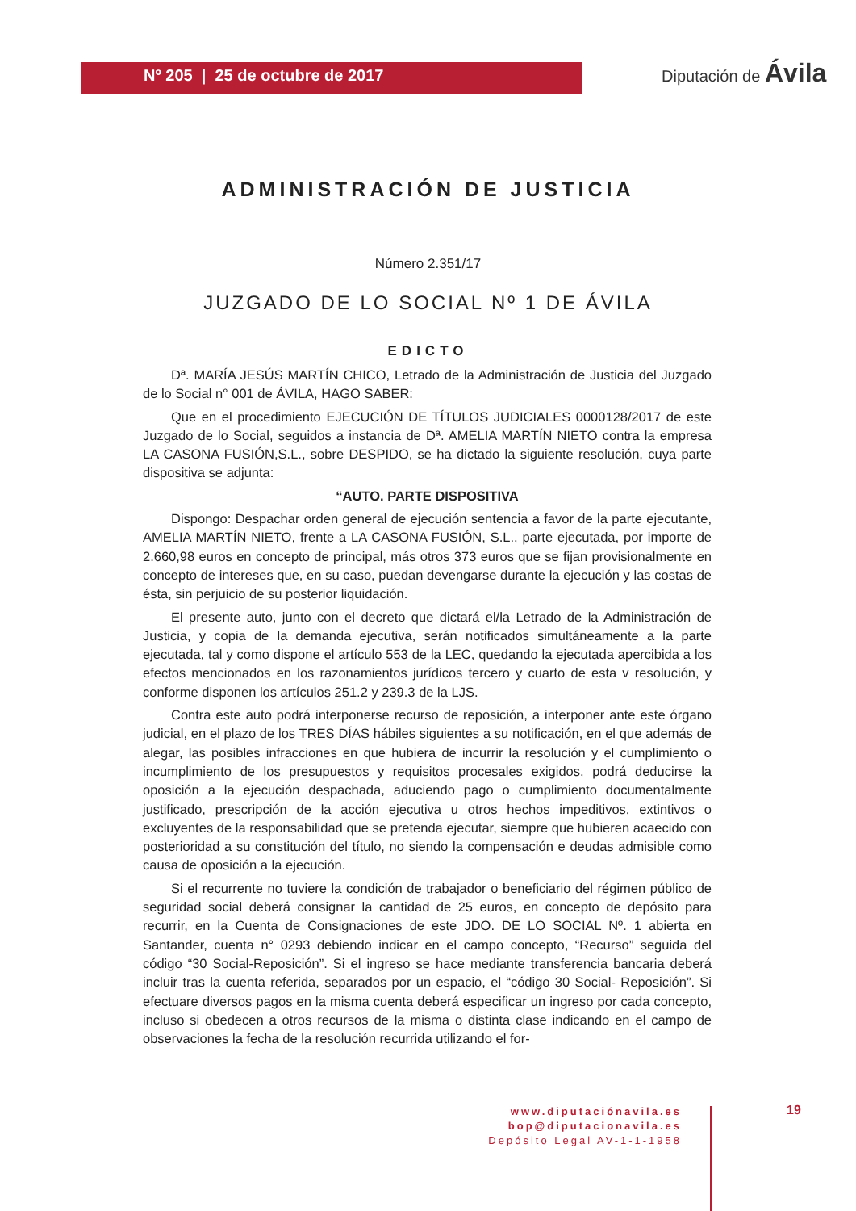Nº 205 | 25 de octubre de 2017
Diputación de Ávila
ADMINISTRACIÓN DE JUSTICIA
Número 2.351/17
JUZGADO DE LO SOCIAL Nº 1 DE ÁVILA
EDICTO
Dª. MARÍA JESÚS MARTÍN CHICO, Letrado de la Administración de Justicia del Juzgado de lo Social n° 001 de ÁVILA, HAGO SABER:
Que en el procedimiento EJECUCIÓN DE TÍTULOS JUDICIALES 0000128/2017 de este Juzgado de lo Social, seguidos a instancia de Dª. AMELIA MARTÍN NIETO contra la empresa LA CASONA FUSIÓN,S.L., sobre DESPIDO, se ha dictado la siguiente resolución, cuya parte dispositiva se adjunta:
“AUTO. PARTE DISPOSITIVA
Dispongo: Despachar orden general de ejecución sentencia a favor de la parte ejecutante, AMELIA MARTÍN NIETO, frente a LA CASONA FUSIÓN, S.L., parte ejecutada, por importe de 2.660,98 euros en concepto de principal, más otros 373 euros que se fijan provisionalmente en concepto de intereses que, en su caso, puedan devengarse durante la ejecución y las costas de ésta, sin perjuicio de su posterior liquidación.
El presente auto, junto con el decreto que dictará el/la Letrado de la Administración de Justicia, y copia de la demanda ejecutiva, serán notificados simultáneamente a la parte ejecutada, tal y como dispone el artículo 553 de la LEC, quedando la ejecutada apercibida a los efectos mencionados en los razonamientos jurídicos tercero y cuarto de esta v resolución, y conforme disponen los artículos 251.2 y 239.3 de la LJS.
Contra este auto podrá interponerse recurso de reposición, a interponer ante este órgano judicial, en el plazo de los TRES DÍAS hábiles siguientes a su notificación, en el que además de alegar, las posibles infracciones en que hubiera de incurrir la resolución y el cumplimiento o incumplimiento de los presupuestos y requisitos procesales exigidos, podrá deducirse la oposición a la ejecución despachada, aduciendo pago o cumplimiento documentalmente justificado, prescripción de la acción ejecutiva u otros hechos impeditivos, extintivos o excluyentes de la responsabilidad que se pretenda ejecutar, siempre que hubieren acaecido con posterioridad a su constitución del título, no siendo la compensación e deudas admisible como causa de oposición a la ejecución.
Si el recurrente no tuviere la condición de trabajador o beneficiario del régimen público de seguridad social deberá consignar la cantidad de 25 euros, en concepto de depósito para recurrir, en la Cuenta de Consignaciones de este JDO. DE LO SOCIAL Nº. 1 abierta en Santander, cuenta n° 0293 debiendo indicar en el campo concepto, “Recurso” seguida del código “30 Social-Reposición”. Si el ingreso se hace mediante transferencia bancaria deberá incluir tras la cuenta referida, separados por un espacio, el “código 30 Social- Reposición”. Si efectuare diversos pagos en la misma cuenta deberá especificar un ingreso por cada concepto, incluso si obedecen a otros recursos de la misma o distinta clase indicando en el campo de observaciones la fecha de la resolución recurrida utilizando el for-
www.diputaciónavila.es
bop@diputacionavila.es
Depósito Legal AV-1-1-1958
19